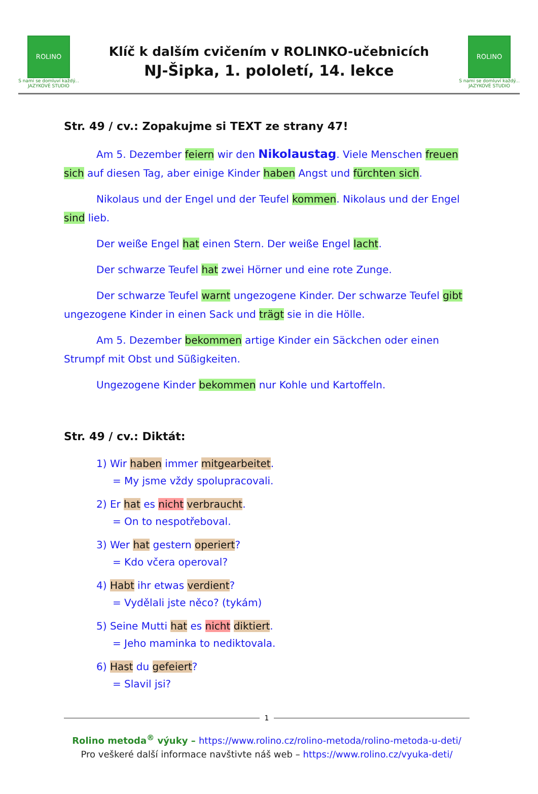ROLINO
S nami se domluví každý...
JAZYKOVÉ STUDIO
Klíč k dalším cvičením v ROLINKO-učebnicích
NJ-Šipka, 1. pololetí, 14. lekce
ROLINO
S nami se domluví každý...
JAZYKOVÉ STUDIO
Str. 49 / cv.: Zopakujme si TEXT ze strany 47!
Am 5. Dezember feiern wir den Nikolaustag. Viele Menschen freuen sich auf diesen Tag, aber einige Kinder haben Angst und fürchten sich.
Nikolaus und der Engel und der Teufel kommen. Nikolaus und der Engel sind lieb.
Der weiße Engel hat einen Stern. Der weiße Engel lacht.
Der schwarze Teufel hat zwei Hörner und eine rote Zunge.
Der schwarze Teufel warnt ungezogene Kinder. Der schwarze Teufel gibt ungezogene Kinder in einen Sack und trägt sie in die Hölle.
Am 5. Dezember bekommen artige Kinder ein Säckchen oder einen Strumpf mit Obst und Süßigkeiten.
Ungezogene Kinder bekommen nur Kohle und Kartoffeln.
Str. 49 / cv.: Diktát:
1) Wir haben immer mitgearbeitet.
= My jsme vždy spolupracovali.
2) Er hat es nicht verbraucht.
= On to nespotřeboval.
3) Wer hat gestern operiert?
= Kdo včera operoval?
4) Habt ihr etwas verdient?
= Vydělali jste něco? (tykám)
5) Seine Mutti hat es nicht diktiert.
= Jeho maminka to nediktovala.
6) Hast du gefeiert?
= Slavil jsi?
1
Rolino metoda<sup>®</sup> výuky – https://www.rolino.cz/rolino-metoda/rolino-metoda-u-deti/
Pro veškeré další informace navštivte náš web – https://www.rolino.cz/vyuka-deti/